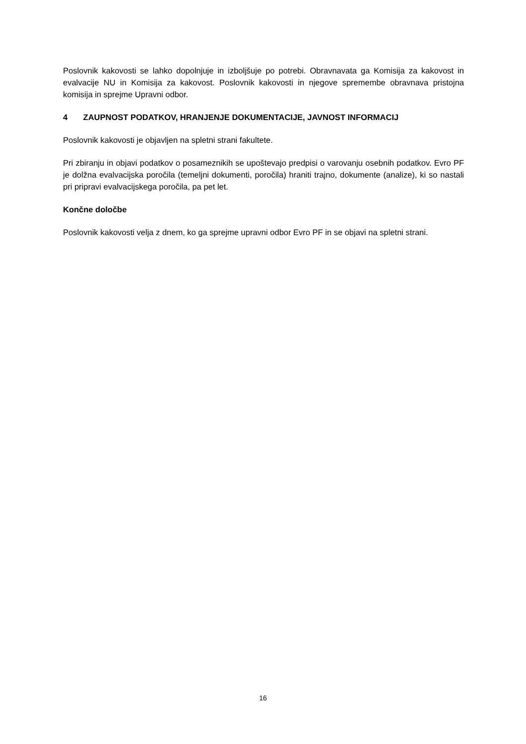Poslovnik kakovosti se lahko dopolnjuje in izboljšuje po potrebi. Obravnavata ga Komisija za kakovost in evalvacije NU in Komisija za kakovost. Poslovnik kakovosti in njegove spremembe obravnava pristojna komisija in sprejme Upravni odbor.
4 ZAUPNOST PODATKOV, HRANJENJE DOKUMENTACIJE, JAVNOST INFORMACIJ
Poslovnik kakovosti je objavljen na spletni strani fakultete.
Pri zbiranju in objavi podatkov o posameznikih se upoštevajo predpisi o varovanju osebnih podatkov. Evro PF je dolžna evalvacijska poročila (temeljni dokumenti, poročila) hraniti trajno, dokumente (analize), ki so nastali pri pripravi evalvacijskega poročila, pa pet let.
Končne določbe
Poslovnik kakovosti velja z dnem, ko ga sprejme upravni odbor Evro PF in se objavi na spletni strani.
16